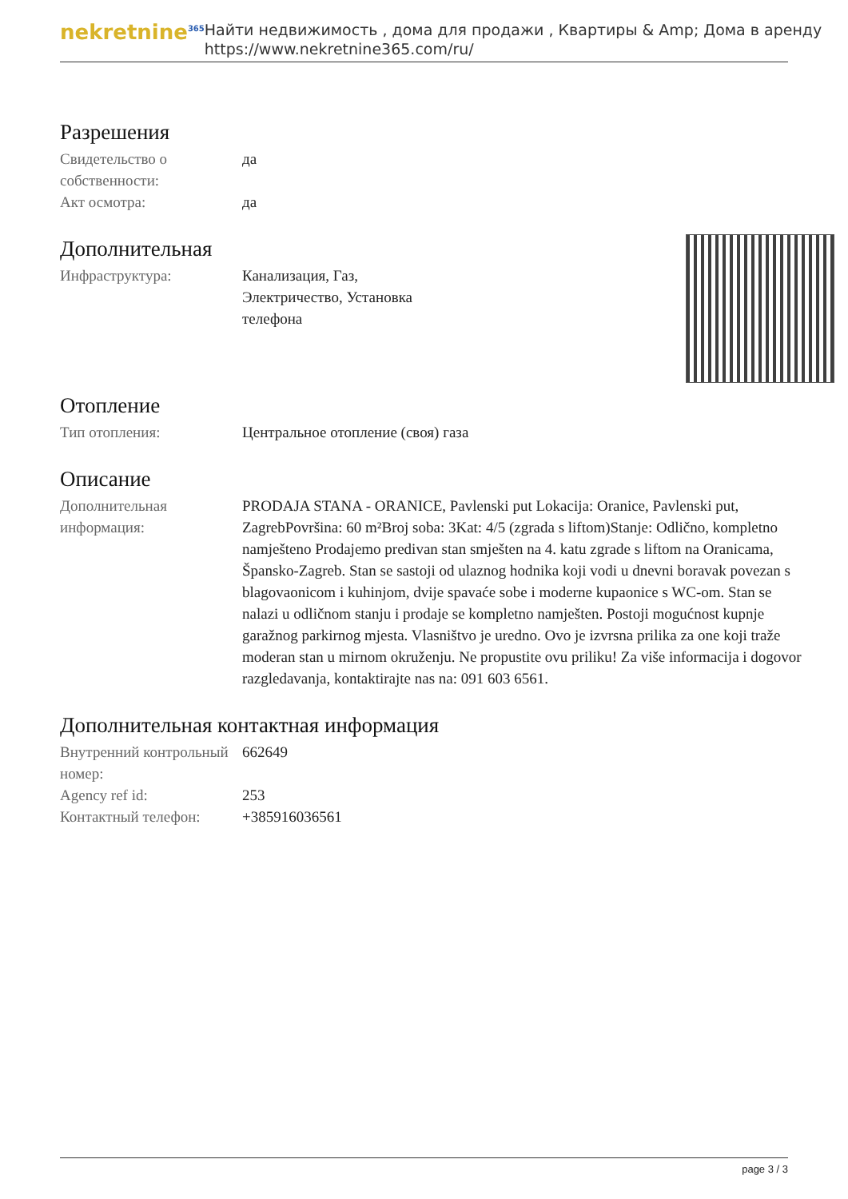nekretnine<sup>365</sup>
Найти недвижимость , дома для продажи , Квартиры & Amp; Дома в аренду
https://www.nekretnine365.com/ru/
Разрешения
| Свидетельство о собственности: | да |
| Акт осмотра: | да |
Дополнительная
| Инфраструктура: | Канализация, Газ, Электричество, Установка телефона |
Отопление
| Тип отопления: | Центральное отопление (своя) газа |
Описание
| Дополнительная информация: | PRODAJA STANA - ORANICE, Pavlenski put Lokacija: Oranice, Pavlenski put, ZagrebPovršina: 60 m²Broj soba: 3Kat: 4/5 (zgrada s liftom)Stanje: Odlično, kompletno namješteno Prodajemo predivan stan smješten na 4. katu zgrade s liftom na Oranicama, Špansko-Zagreb. Stan se sastoji od ulaznog hodnika koji vodi u dnevni boravak povezan s blagovaonicom i kuhinjom, dvije spavaće sobe i moderne kupaonice s WC-om. Stan se nalazi u odličnom stanju i prodaje se kompletno namješten. Postoji mogućnost kupnje garažnog parkirnog mjesta. Vlasništvo je uredno. Ovo je izvrsna prilika za one koji traže moderan stan u mirnom okruženju. Ne propustite ovu priliku! Za više informacija i dogovor razgledavanja, kontaktirajte nas na: 091 603 6561. |
Дополнительная контактная информация
| Внутренний контрольный номер: | 662649 |
| Agency ref id: | 253 |
| Контактный телефон: | +385916036561 |
page 3 / 3